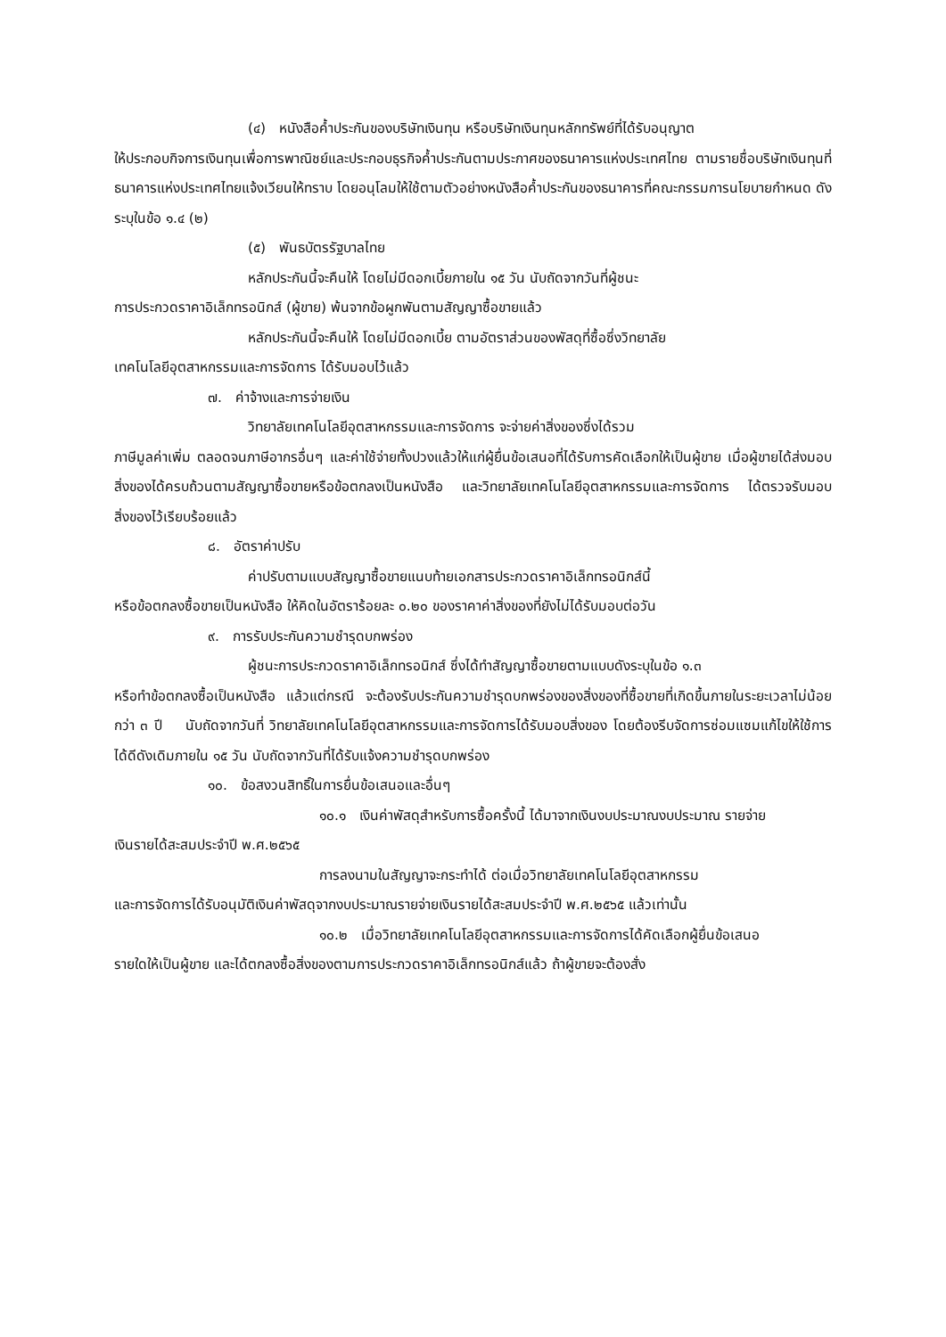(๔) หนังสือค้ำประกันของบริษัทเงินทุน หรือบริษัทเงินทุนหลักทรัพย์ที่ได้รับอนุญาต
ให้ประกอบกิจการเงินทุนเพื่อการพาณิชย์และประกอบธุรกิจค้ำประกันตามประกาศของธนาคารแห่งประเทศไทย ตามรายชื่อบริษัทเงินทุนที่ธนาคารแห่งประเทศไทยแจ้งเวียนให้ทราบ โดยอนุโลมให้ใช้ตามตัวอย่างหนังสือค้ำประกันของธนาคารที่คณะกรรมการนโยบายกำหนด ดังระบุในข้อ ๑.๔ (๒)
(๕) พันธบัตรรัฐบาลไทย
หลักประกันนี้จะคืนให้ โดยไม่มีดอกเบี้ยภายใน ๑๕ วัน นับถัดจากวันที่ผู้ชนะ
การประกวดราคาอิเล็กทรอนิกส์ (ผู้ขาย) พ้นจากข้อผูกพันตามสัญญาซื้อขายแล้ว
หลักประกันนี้จะคืนให้ โดยไม่มีดอกเบี้ย ตามอัตราส่วนของพัสดุที่ซื้อซึ่งวิทยาลัย
เทคโนโลยีอุตสาหกรรมและการจัดการ ได้รับมอบไว้แล้ว
๗. ค่าจ้างและการจ่ายเงิน
วิทยาลัยเทคโนโลยีอุตสาหกรรมและการจัดการ จะจ่ายค่าสิ่งของซึ่งได้รวม
ภาษีมูลค่าเพิ่ม ตลอดจนภาษีอากรอื่นๆ และค่าใช้จ่ายทั้งปวงแล้วให้แก่ผู้ยื่นข้อเสนอที่ได้รับการคัดเลือกให้เป็นผู้ขาย เมื่อผู้ขายได้ส่งมอบสิ่งของได้ครบถ้วนตามสัญญาซื้อขายหรือข้อตกลงเป็นหนังสือ และวิทยาลัยเทคโนโลยีอุตสาหกรรมและการจัดการ ได้ตรวจรับมอบสิ่งของไว้เรียบร้อยแล้ว
๘. อัตราค่าปรับ
ค่าปรับตามแบบสัญญาซื้อขายแนบท้ายเอกสารประกวดราคาอิเล็กทรอนิกส์นี้
หรือข้อตกลงซื้อขายเป็นหนังสือ ให้คิดในอัตราร้อยละ ๐.๒๐ ของราคาค่าสิ่งของที่ยังไม่ได้รับมอบต่อวัน
๙. การรับประกันความชำรุดบกพร่อง
ผู้ชนะการประกวดราคาอิเล็กทรอนิกส์ ซึ่งได้ทำสัญญาซื้อขายตามแบบดังระบุในข้อ ๑.๓
หรือทำข้อตกลงซื้อเป็นหนังสือ แล้วแต่กรณี จะต้องรับประกันความชำรุดบกพร่องของสิ่งของที่ซื้อขายที่เกิดขึ้นภายในระยะเวลาไม่น้อยกว่า ๓ ปี นับถัดจากวันที่ วิทยาลัยเทคโนโลยีอุตสาหกรรมและการจัดการได้รับมอบสิ่งของ โดยต้องรีบจัดการซ่อมแซมแก้ไขให้ใช้การได้ดีดังเดิมภายใน ๑๕ วัน นับถัดจากวันที่ได้รับแจ้งความชำรุดบกพร่อง
๑๐. ข้อสงวนสิทธิ์ในการยื่นข้อเสนอและอื่นๆ
๑๐.๑ เงินค่าพัสดุสำหรับการซื้อครั้งนี้ ได้มาจากเงินงบประมาณงบประมาณ รายจ่าย
เงินรายได้สะสมประจำปี พ.ศ.๒๕๖๕
การลงนามในสัญญาจะกระทำได้ ต่อเมื่อวิทยาลัยเทคโนโลยีอุตสาหกรรม
และการจัดการได้รับอนุมัติเงินค่าพัสดุจากงบประมาณรายจ่ายเงินรายได้สะสมประจำปี พ.ศ.๒๕๖๕ แล้วเท่านั้น
๑๐.๒ เมื่อวิทยาลัยเทคโนโลยีอุตสาหกรรมและการจัดการได้คัดเลือกผู้ยื่นข้อเสนอ
รายใดให้เป็นผู้ขาย และได้ตกลงซื้อสิ่งของตามการประกวดราคาอิเล็กทรอนิกส์แล้ว ถ้าผู้ขายจะต้องสั่ง